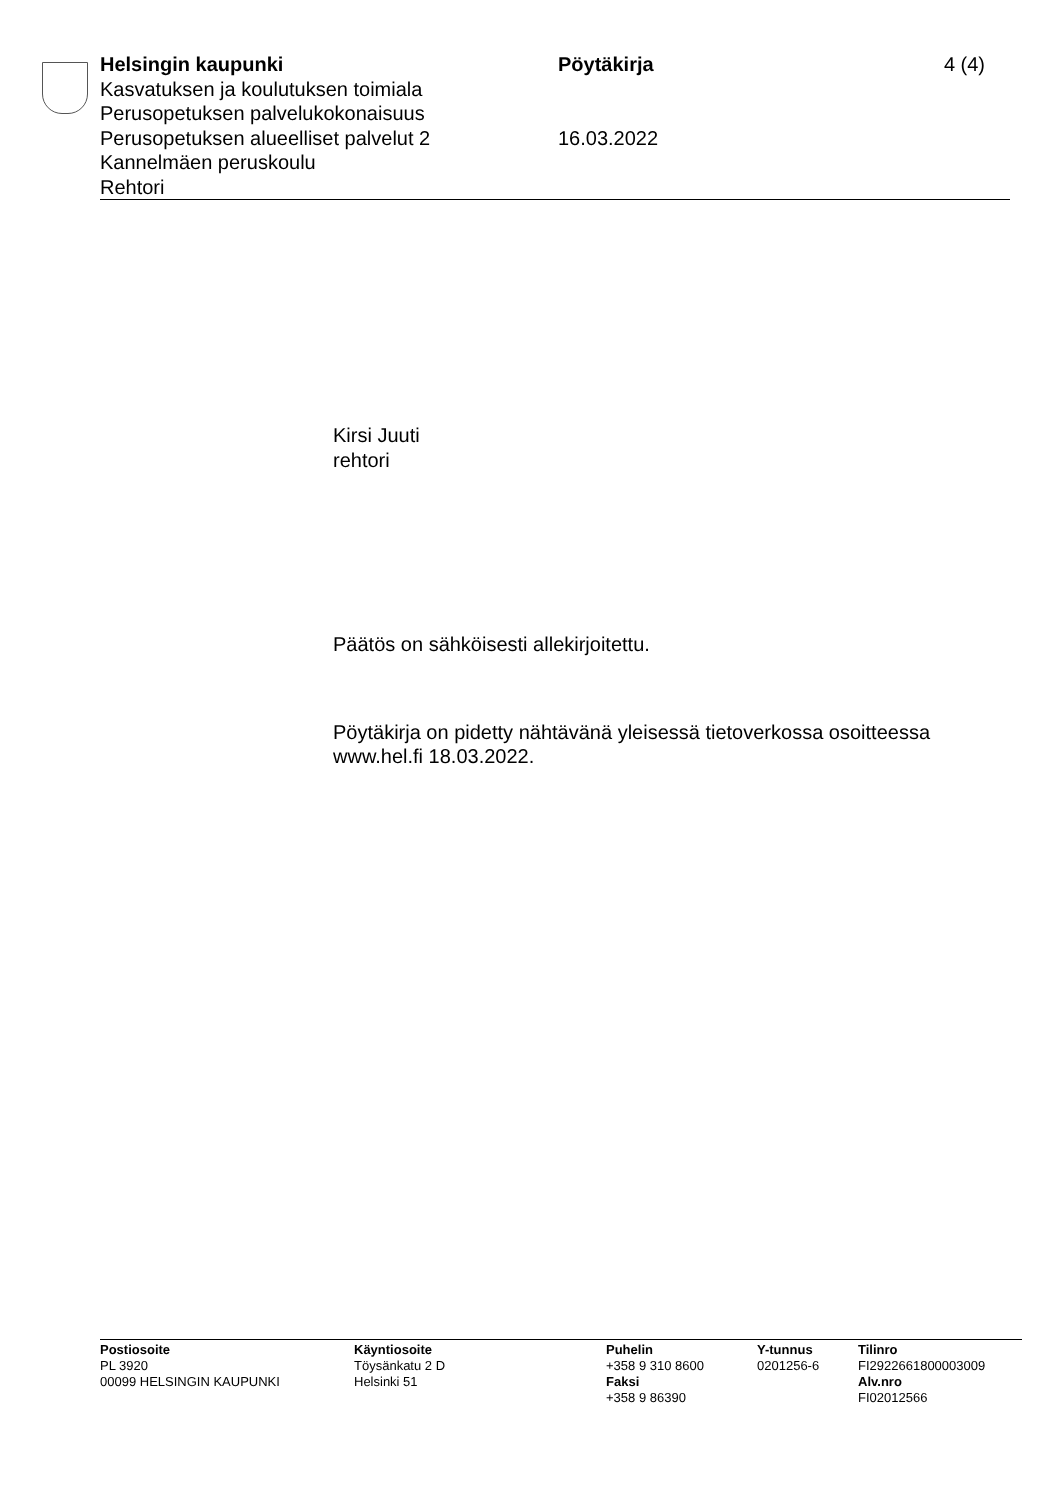Helsingin kaupunki
Kasvatuksen ja koulutuksen toimiala
Perusopetuksen palvelukokonaisuus
Perusopetuksen alueelliset palvelut 2
Kannelmäen peruskoulu
Rehtori
Pöytäkirja
16.03.2022
4 (4)
Kirsi Juuti
rehtori
Päätös on sähköisesti allekirjoitettu.
Pöytäkirja on pidetty nähtävänä yleisessä tietoverkossa osoitteessa
www.hel.fi 18.03.2022.
Postiosoite
PL 3920
00099 HELSINGIN KAUPUNKI
Käyntiosoite
Töysänkatu 2 D
Helsinki 51
Puhelin
+358 9 310 8600
Faksi
+358 9 86390
Y-tunnus
0201256-6
Tilinro
FI2922661800003009
Alv.nro
FI02012566